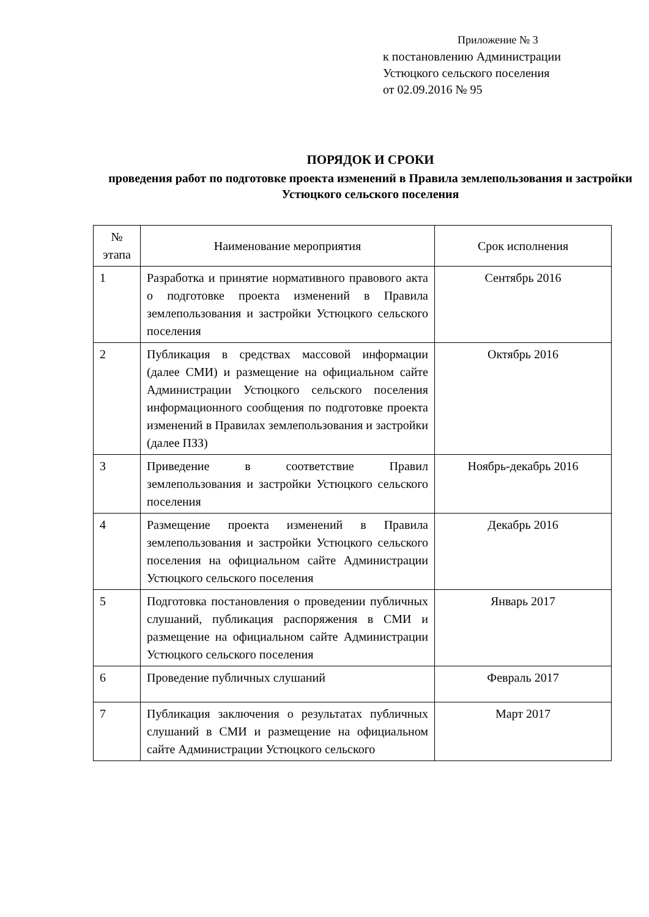Приложение № 3
к постановлению Администрации
Устюцкого сельского поселения
от 02.09.2016 № 95
ПОРЯДОК И СРОКИ
проведения работ по подготовке проекта изменений в Правила землепользования и застройки Устюцкого сельского поселения
| № этапа | Наименование мероприятия | Срок исполнения |
| --- | --- | --- |
| 1 | Разработка и принятие нормативного правового акта о подготовке проекта изменений в Правила землепользования и застройки Устюцкого сельского поселения | Сентябрь 2016 |
| 2 | Публикация в средствах массовой информации (далее СМИ) и размещение на официальном сайте Администрации Устюцкого сельского поселения информационного сообщения по подготовке проекта изменений в Правилах землепользования и застройки (далее ПЗЗ) | Октябрь 2016 |
| 3 | Приведение в соответствие Правил землепользования и застройки Устюцкого сельского поселения | Ноябрь-декабрь 2016 |
| 4 | Размещение проекта изменений в Правила землепользования и застройки Устюцкого сельского поселения на официальном сайте Администрации Устюцкого сельского поселения | Декабрь 2016 |
| 5 | Подготовка постановления о проведении публичных слушаний, публикация распоряжения в СМИ и размещение на официальном сайте Администрации Устюцкого сельского поселения | Январь 2017 |
| 6 | Проведение публичных слушаний | Февраль 2017 |
| 7 | Публикация заключения о результатах публичных слушаний в СМИ и размещение на официальном сайте Администрации Устюцкого сельского | Март 2017 |